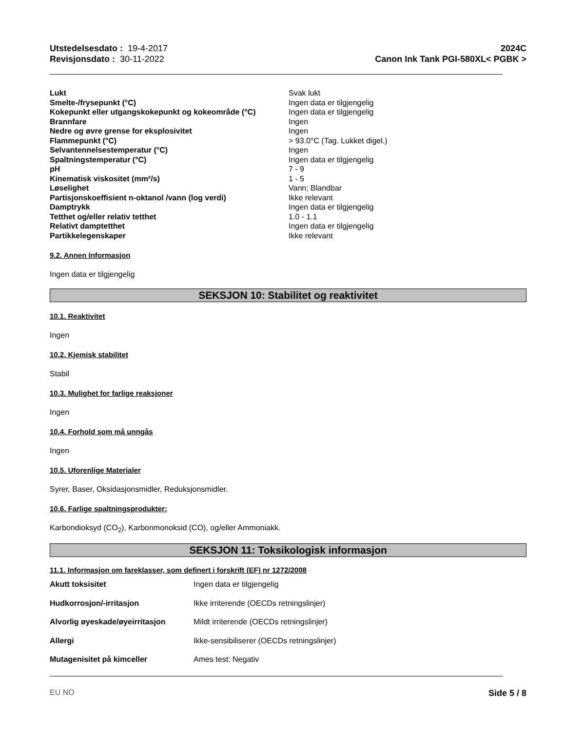Utstedelsesdato : 19-4-2017
Revisjonsdato : 30-11-2022
2024C
Canon Ink Tank PGI-580XL< PGBK >
| Lukt | Svak lukt |
| Smelte-/frysepunkt (°C) | Ingen data er tilgjengelig |
| Kokepunkt eller utgangskokepunkt og kokeområde (°C) | Ingen data er tilgjengelig |
| Brannfare | Ingen |
| Nedre og øvre grense for eksplosivitet | Ingen |
| Flammepunkt (°C) | > 93.0°C (Tag. Lukket digel.) |
| Selvantennelsestemperatur (°C) | Ingen |
| Spaltningstemperatur (°C) | Ingen data er tilgjengelig |
| pH | 7 - 9 |
| Kinematisk viskositet (mm²/s) | 1 - 5 |
| Løselighet | Vann; Blandbar |
| Partisjonskoeffisient n-oktanol /vann (log verdi) | Ikke relevant |
| Damptrykk | Ingen data er tilgjengelig |
| Tetthet og/eller relativ tetthet | 1.0 - 1.1 |
| Relativt damptetthet | Ingen data er tilgjengelig |
| Partikkelegenskaper | Ikke relevant |
9.2. Annen Informasjon
Ingen data er tilgjengelig
SEKSJON 10: Stabilitet og reaktivitet
10.1. Reaktivitet
Ingen
10.2. Kjemisk stabilitet
Stabil
10.3. Mulighet for farlige reaksjoner
Ingen
10.4. Forhold som må unngås
Ingen
10.5. Uforenlige Materialer
Syrer, Baser, Oksidasjonsmidler, Reduksjonsmidler.
10.6. Farlige spaltningsprodukter:
Karbondioksyd (CO<sub>2</sub>), Karbonmonoksid (CO), og/eller Ammoniakk.
SEKSJON 11: Toksikologisk informasjon
11.1. Informasjon om fareklasser, som definert i forskrift (EF) nr 1272/2008
| Akutt toksisitet | Ingen data er tilgjengelig |
| Hudkorrosjon/-irritasjon | Ikke irriterende (OECDs retningslinjer) |
| Alvorlig øyeskade/øyeirritasjon | Mildt irriterende (OECDs retningslinjer) |
| Allergi | Ikke-sensibiliserer (OECDs retningslinjer) |
| Mutagenisitet på kimceller | Ames test: Negativ |
EU NO Side 5 / 8